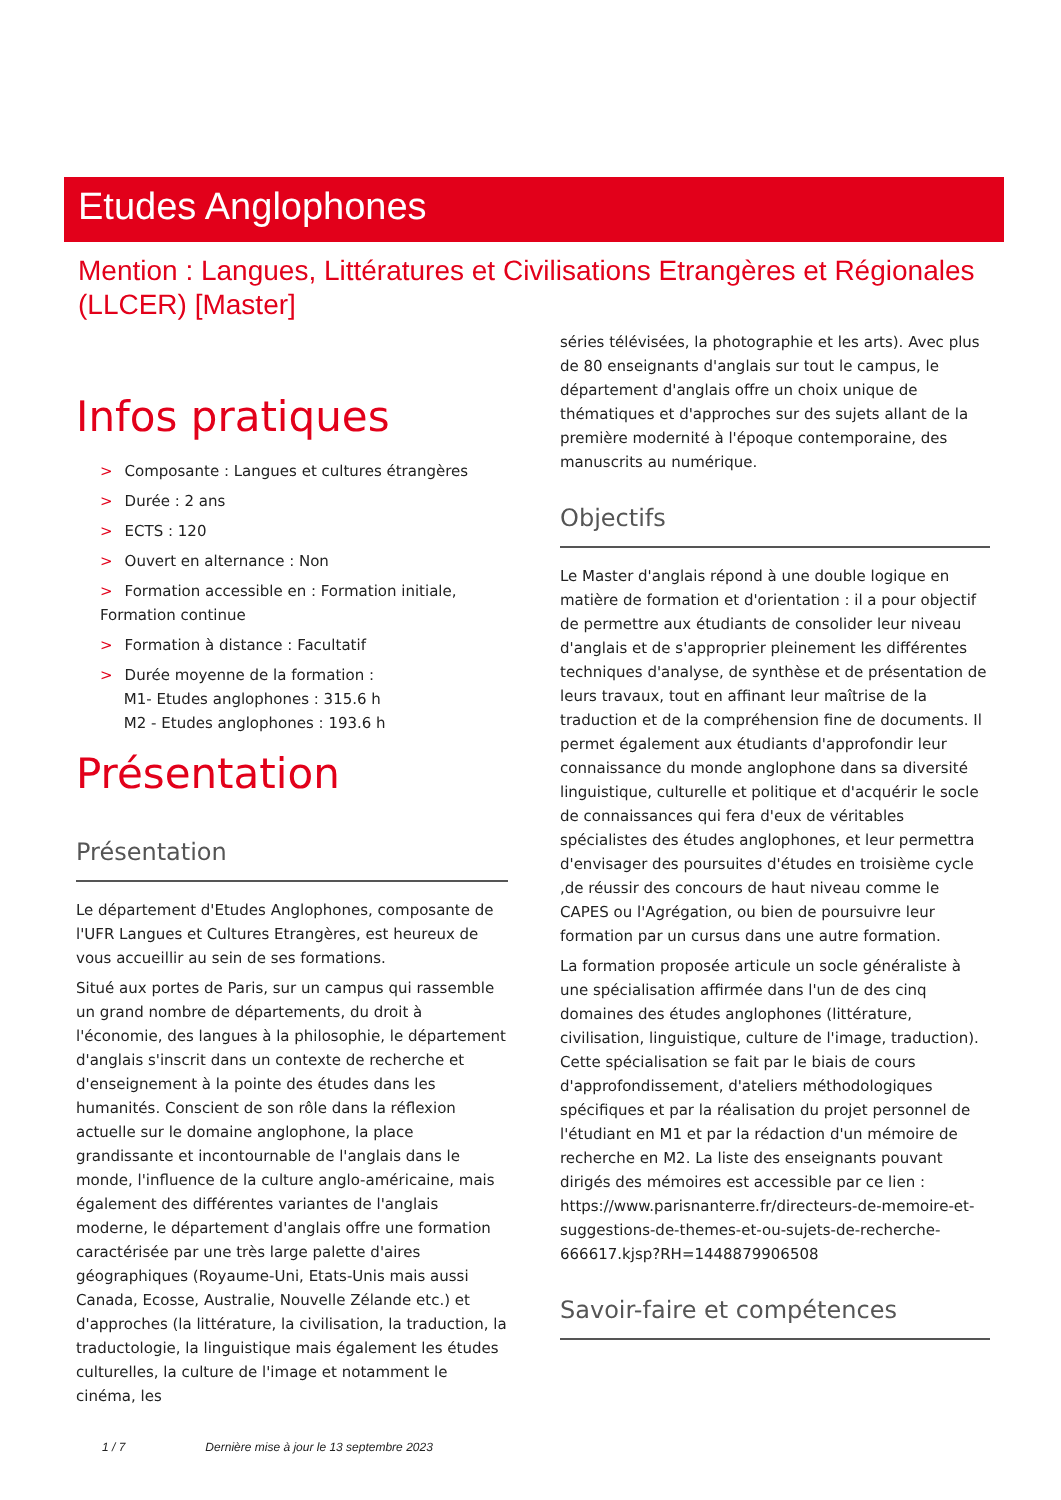Etudes Anglophones
Mention : Langues, Littératures et Civilisations Etrangères et Régionales (LLCER) [Master]
Infos pratiques
> Composante : Langues et cultures étrangères
> Durée : 2 ans
> ECTS : 120
> Ouvert en alternance : Non
> Formation accessible en : Formation initiale, Formation continue
> Formation à distance : Facultatif
> Durée moyenne de la formation :
M1- Etudes anglophones : 315.6 h
M2 - Etudes anglophones : 193.6 h
Présentation
Présentation
Le département d'Etudes Anglophones, composante de l'UFR Langues et Cultures Etrangères, est heureux de vous accueillir au sein de ses formations.
Situé aux portes de Paris, sur un campus qui rassemble un grand nombre de départements, du droit à l'économie, des langues à la philosophie, le département d'anglais s'inscrit dans un contexte de recherche et d'enseignement à la pointe des études dans les humanités. Conscient de son rôle dans la réflexion actuelle sur le domaine anglophone, la place grandissante et incontournable de l'anglais dans le monde, l'influence de la culture anglo-américaine, mais également des différentes variantes de l'anglais moderne, le département d'anglais offre une formation caractérisée par une très large palette d'aires géographiques (Royaume-Uni, Etats-Unis mais aussi Canada, Ecosse, Australie, Nouvelle Zélande etc.) et d'approches (la littérature, la civilisation, la traduction, la traductologie, la linguistique mais également les études culturelles, la culture de l'image et notamment le cinéma, les
séries télévisées, la photographie et les arts). Avec plus de 80 enseignants d'anglais sur tout le campus, le département d'anglais offre un choix unique de thématiques et d'approches sur des sujets allant de la première modernité à l'époque contemporaine, des manuscrits au numérique.
Objectifs
Le Master d'anglais répond à une double logique en matière de formation et d'orientation : il a pour objectif de permettre aux étudiants de consolider leur niveau d'anglais et de s'approprier pleinement les différentes techniques d'analyse, de synthèse et de présentation de leurs travaux, tout en affinant leur maîtrise de la traduction et de la compréhension fine de documents. Il permet également aux étudiants d'approfondir leur connaissance du monde anglophone dans sa diversité linguistique, culturelle et politique et d'acquérir le socle de connaissances qui fera d'eux de véritables spécialistes des études anglophones, et leur permettra d'envisager des poursuites d'études en troisième cycle ,de réussir des concours de haut niveau comme le CAPES ou l'Agrégation, ou bien de poursuivre leur formation par un cursus dans une autre formation.
La formation proposée articule un socle généraliste à une spécialisation affirmée dans l'un de des cinq domaines des études anglophones (littérature, civilisation, linguistique, culture de l'image, traduction). Cette spécialisation se fait par le biais de cours d'approfondissement, d'ateliers méthodologiques spécifiques et par la réalisation du projet personnel de l'étudiant en M1 et par la rédaction d'un mémoire de recherche en M2. La liste des enseignants pouvant dirigés des mémoires est accessible par ce lien : https://www.parisnanterre.fr/directeurs-de-memoire-et-suggestions-de-themes-et-ou-sujets-de-recherche-666617.kjsp?RH=1448879906508
Savoir-faire et compétences
1 / 7 Dernière mise à jour le 13 septembre 2023